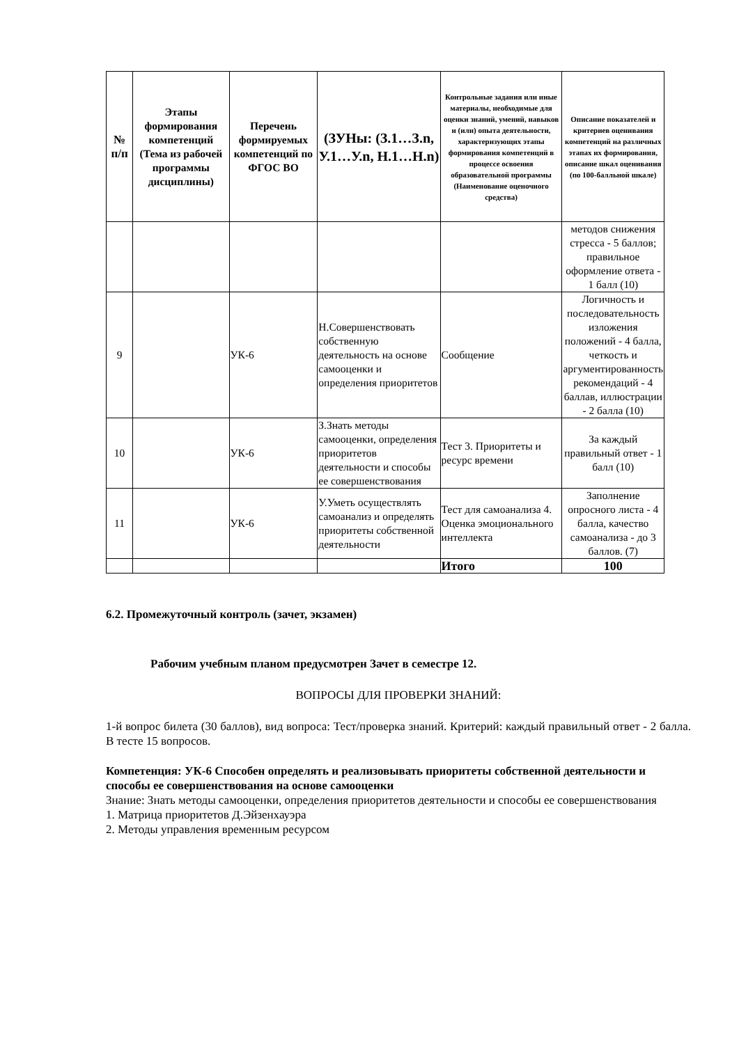| № п/п | Этапы формирования компетенций (Тема из рабочей программы дисциплины) | Перечень формируемых компетенций по ФГОС ВО | (ЗУНы: (З.1…З.n, У.1…У.n, Н.1…Н.n) | Контрольные задания или иные материалы, необходимые для оценки знаний, умений, навыков и (или) опыта деятельности, характеризующих этапы формирования компетенций в процессе освоения образовательной программы (Наименование оценочного средства) | Описание показателей и критериев оценивания компетенций на различных этапах их формирования, описание шкал оценивания (по 100-балльной шкале) |
| --- | --- | --- | --- | --- | --- |
| | | | | | методов снижения стресса - 5 баллов; правильное оформление ответа - 1 балл (10) |
| 9 | | УК-6 | Н.Совершенствовать собственную деятельность на основе самооценки и определения приоритетов | Сообщение | Логичность и последовательность изложения положений - 4 балла, четкость и аргументированность рекомендаций - 4 баллав, иллюстрации - 2 балла (10) |
| 10 | | УК-6 | З.Знать методы самооценки, определения приоритетов деятельности и способы ее совершенствования | Тест 3. Приоритеты и ресурс времени | За каждый правильный ответ - 1 балл (10) |
| 11 | | УК-6 | У.Уметь осуществлять самоанализ и определять приоритеты собственной деятельности | Тест для самоанализа 4. Оценка эмоционального интеллекта | Заполнение опросного листа - 4 балла, качество самоанализа - до 3 баллов. (7) |
| | | | | Итого | 100 |
6.2. Промежуточный контроль (зачет, экзамен)
Рабочим учебным планом предусмотрен Зачет в семестре 12.
ВОПРОСЫ ДЛЯ ПРОВЕРКИ ЗНАНИЙ:
1-й вопрос билета (30 баллов), вид вопроса: Тест/проверка знаний. Критерий: каждый правильный ответ - 2 балла. В тесте 15 вопросов.
Компетенция: УК-6 Способен определять и реализовывать приоритеты собственной деятельности и способы ее совершенствования на основе самооценки
Знание: Знать методы самооценки, определения приоритетов деятельности и способы ее совершенствования
1. Матрица приоритетов Д.Эйзенхауэра
2. Методы управления временным ресурсом